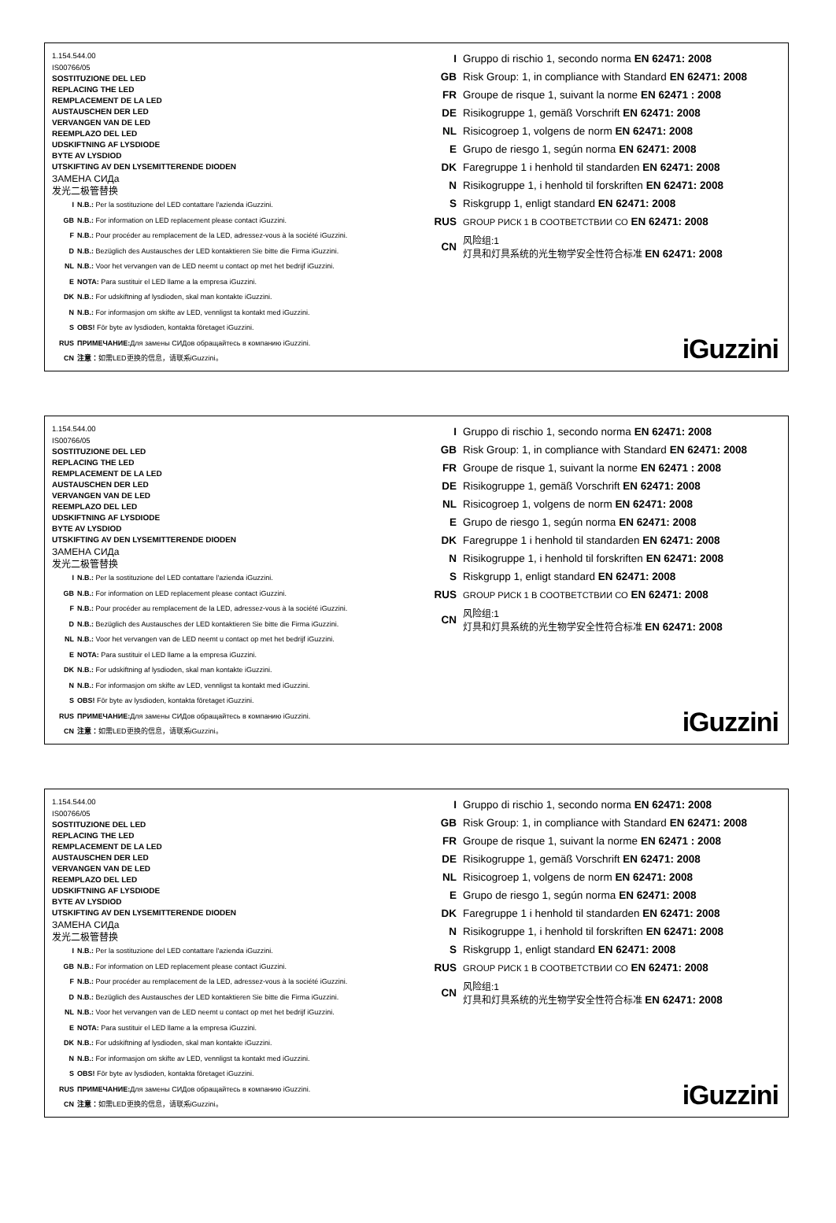1.154.544.00
IS00766/05
SOSTITUZIONE DEL LED
REPLACING THE LED
REMPLACEMENT DE LA LED
AUSTAUSCHEN DER LED
VERVANGEN VAN DE LED
REEMPLAZO DEL LED
UDSKIFTNING AF LYSDIODE
BYTE AV LYSDIOD
UTSKIFTING AV DEN LYSEMITTERENDE DIODEN
ЗАМЕНА СИДа
发光二极管替换
I N.B.: Per la sostituzione del LED contattare l'azienda iGuzzini.
GB N.B.: For information on LED replacement please contact iGuzzini.
F N.B.: Pour procéder au remplacement de la LED, adressez-vous à la société iGuzzini.
D N.B.: Bezüglich des Austausches der LED kontaktieren Sie bitte die Firma iGuzzini.
NL N.B.: Voor het vervangen van de LED neemt u contact op met het bedrijf iGuzzini.
E NOTA: Para sustituir el LED llame a la empresa iGuzzini.
DK N.B.: For udskiftning af lysdioden, skal man kontakte iGuzzini.
N N.B.: For informasjon om skifte av LED, vennligst ta kontakt med iGuzzini.
S OBS! För byte av lysdioden, kontakta företaget iGuzzini.
RUS ПРИМЕЧАНИЕ: Для замены СИДов обращайтесь в компанию iGuzzini.
CN 注意：如需LED更换的信息，请联系iGuzzini。
I Gruppo di rischio 1, secondo norma EN 62471: 2008
GB Risk Group: 1, in compliance with Standard EN 62471: 2008
FR Groupe de risque 1, suivant la norme EN 62471 : 2008
DE Risikogruppe 1, gemäß Vorschrift EN 62471: 2008
NL Risicogroep 1, volgens de norm EN 62471: 2008
E Grupo de riesgo 1, según norma EN 62471: 2008
DK Faregruppe 1 i henhold til standarden EN 62471: 2008
N Risikogruppe 1, i henhold til forskriften EN 62471: 2008
S Riskgrupp 1, enligt standard EN 62471: 2008
RUS GROUP РИСК 1 В СООТВЕТСТВИИ СО EN 62471: 2008
CN
风险组:1
灯具和灯具系统的光生物学安全性符合标准 EN 62471: 2008
iGuzzini
1.154.544.00
IS00766/05
SOSTITUZIONE DEL LED
REPLACING THE LED
REMPLACEMENT DE LA LED
AUSTAUSCHEN DER LED
VERVANGEN VAN DE LED
REEMPLAZO DEL LED
UDSKIFTNING AF LYSDIODE
BYTE AV LYSDIOD
UTSKIFTING AV DEN LYSEMITTERENDE DIODEN
ЗАМЕНА СИДа
发光二极管替换
I N.B.: Per la sostituzione del LED contattare l'azienda iGuzzini.
GB N.B.: For information on LED replacement please contact iGuzzini.
F N.B.: Pour procéder au remplacement de la LED, adressez-vous à la société iGuzzini.
D N.B.: Bezüglich des Austausches der LED kontaktieren Sie bitte die Firma iGuzzini.
NL N.B.: Voor het vervangen van de LED neemt u contact op met het bedrijf iGuzzini.
E NOTA: Para sustituir el LED llame a la empresa iGuzzini.
DK N.B.: For udskiftning af lysdioden, skal man kontakte iGuzzini.
N N.B.: For informasjon om skifte av LED, vennligst ta kontakt med iGuzzini.
S OBS! För byte av lysdioden, kontakta företaget iGuzzini.
RUS ПРИМЕЧАНИЕ: Для замены СИДов обращайтесь в компанию iGuzzini.
CN 注意：如需LED更换的信息，请联系iGuzzini。
I Gruppo di rischio 1, secondo norma EN 62471: 2008
GB Risk Group: 1, in compliance with Standard EN 62471: 2008
FR Groupe de risque 1, suivant la norme EN 62471 : 2008
DE Risikogruppe 1, gemäß Vorschrift EN 62471: 2008
NL Risicogroep 1, volgens de norm EN 62471: 2008
E Grupo de riesgo 1, según norma EN 62471: 2008
DK Faregruppe 1 i henhold til standarden EN 62471: 2008
N Risikogruppe 1, i henhold til forskriften EN 62471: 2008
S Riskgrupp 1, enligt standard EN 62471: 2008
RUS GROUP РИСК 1 В СООТВЕТСТВИИ СО EN 62471: 2008
CN
风险组:1
灯具和灯具系统的光生物学安全性符合标准 EN 62471: 2008
iGuzzini
1.154.544.00
IS00766/05
SOSTITUZIONE DEL LED
REPLACING THE LED
REMPLACEMENT DE LA LED
AUSTAUSCHEN DER LED
VERVANGEN VAN DE LED
REEMPLAZO DEL LED
UDSKIFTNING AF LYSDIODE
BYTE AV LYSDIOD
UTSKIFTING AV DEN LYSEMITTERENDE DIODEN
ЗАМЕНА СИДа
发光二极管替换
I N.B.: Per la sostituzione del LED contattare l'azienda iGuzzini.
GB N.B.: For information on LED replacement please contact iGuzzini.
F N.B.: Pour procéder au remplacement de la LED, adressez-vous à la société iGuzzini.
D N.B.: Bezüglich des Austausches der LED kontaktieren Sie bitte die Firma iGuzzini.
NL N.B.: Voor het vervangen van de LED neemt u contact op met het bedrijf iGuzzini.
E NOTA: Para sustituir el LED llame a la empresa iGuzzini.
DK N.B.: For udskiftning af lysdioden, skal man kontakte iGuzzini.
N N.B.: For informasjon om skifte av LED, vennligst ta kontakt med iGuzzini.
S OBS! För byte av lysdioden, kontakta företaget iGuzzini.
RUS ПРИМЕЧАНИЕ: Для замены СИДов обращайтесь в компанию iGuzzini.
CN 注意：如需LED更换的信息，请联系iGuzzini。
I Gruppo di rischio 1, secondo norma EN 62471: 2008
GB Risk Group: 1, in compliance with Standard EN 62471: 2008
FR Groupe de risque 1, suivant la norme EN 62471 : 2008
DE Risikogruppe 1, gemäß Vorschrift EN 62471: 2008
NL Risicogroep 1, volgens de norm EN 62471: 2008
E Grupo de riesgo 1, según norma EN 62471: 2008
DK Faregruppe 1 i henhold til standarden EN 62471: 2008
N Risikogruppe 1, i henhold til forskriften EN 62471: 2008
S Riskgrupp 1, enligt standard EN 62471: 2008
RUS GROUP РИСК 1 В СООТВЕТСТВИИ СО EN 62471: 2008
CN
风险组:1
灯具和灯具系统的光生物学安全性符合标准 EN 62471: 2008
iGuzzini